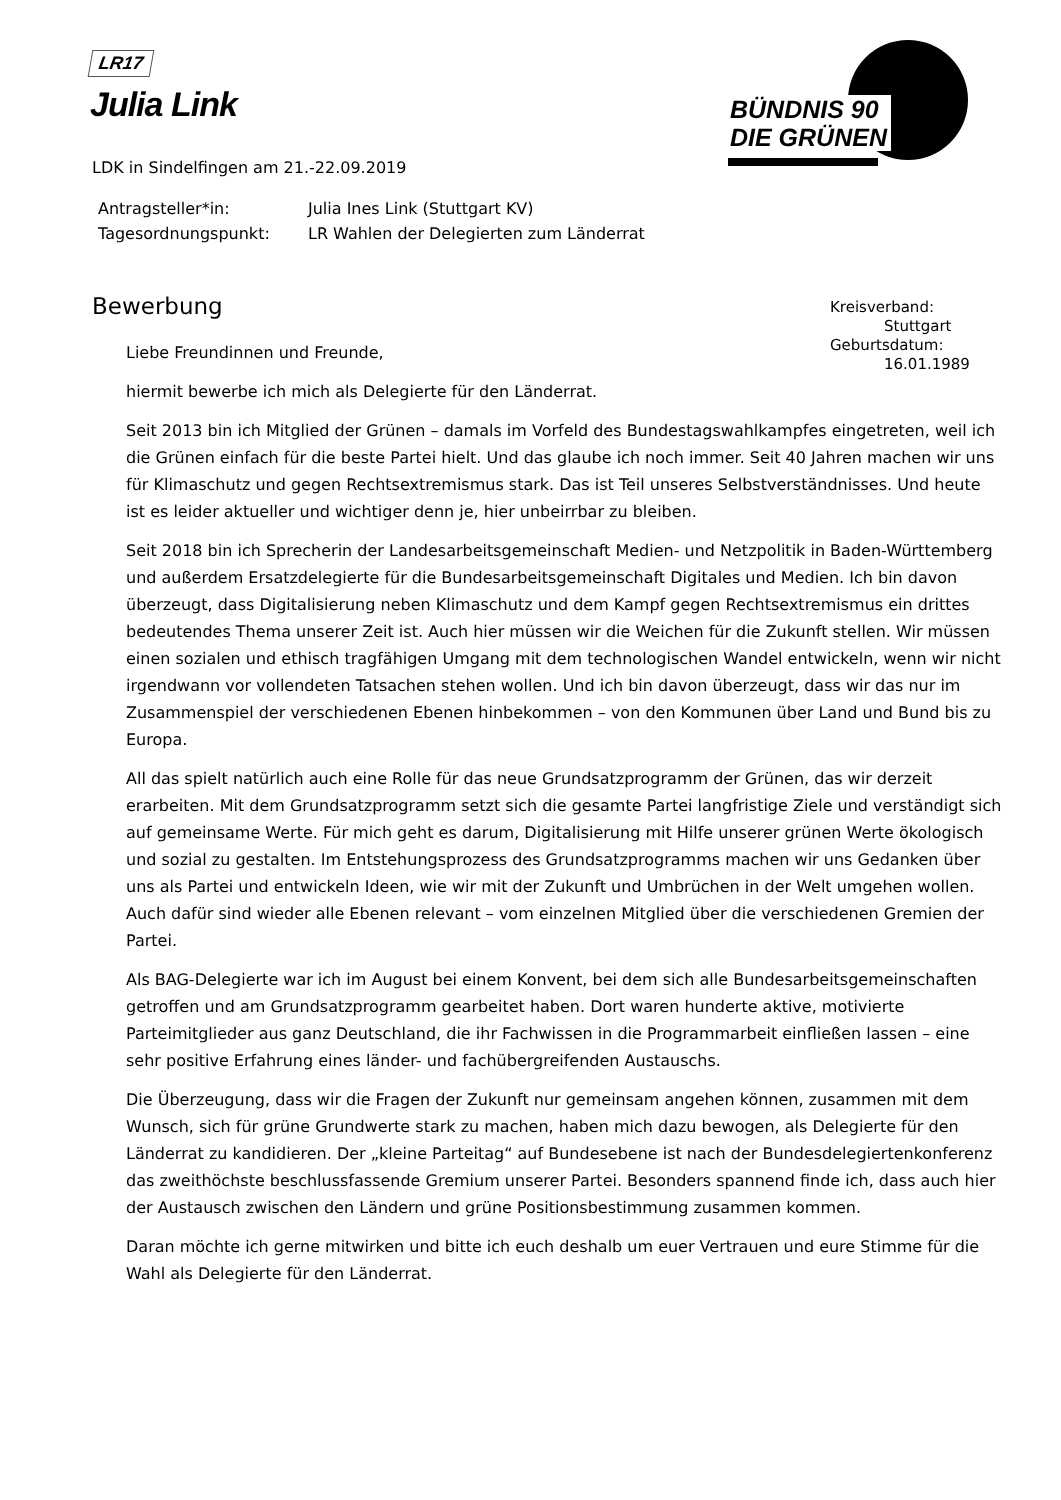LR17
Julia Link
BÜNDNIS 90
DIE GRÜNEN
LDK in Sindelfingen am 21.-22.09.2019
| Antragsteller*in: | Julia Ines Link (Stuttgart KV) |
| Tagesordnungspunkt: | LR Wahlen der Delegierten zum Länderrat |
Bewerbung
Kreisverband:
Stuttgart
Geburtsdatum:
16.01.1989
Liebe Freundinnen und Freunde,
hiermit bewerbe ich mich als Delegierte für den Länderrat.
Seit 2013 bin ich Mitglied der Grünen – damals im Vorfeld des Bundestagswahlkampfes eingetreten, weil ich die Grünen einfach für die beste Partei hielt. Und das glaube ich noch immer. Seit 40 Jahren machen wir uns für Klimaschutz und gegen Rechtsextremismus stark. Das ist Teil unseres Selbstverständnisses. Und heute ist es leider aktueller und wichtiger denn je, hier unbeirrbar zu bleiben.
Seit 2018 bin ich Sprecherin der Landesarbeitsgemeinschaft Medien- und Netzpolitik in Baden-Württemberg und außerdem Ersatzdelegierte für die Bundesarbeitsgemeinschaft Digitales und Medien. Ich bin davon überzeugt, dass Digitalisierung neben Klimaschutz und dem Kampf gegen Rechtsextremismus ein drittes bedeutendes Thema unserer Zeit ist. Auch hier müssen wir die Weichen für die Zukunft stellen. Wir müssen einen sozialen und ethisch tragfähigen Umgang mit dem technologischen Wandel entwickeln, wenn wir nicht irgendwann vor vollendeten Tatsachen stehen wollen. Und ich bin davon überzeugt, dass wir das nur im Zusammenspiel der verschiedenen Ebenen hinbekommen – von den Kommunen über Land und Bund bis zu Europa.
All das spielt natürlich auch eine Rolle für das neue Grundsatzprogramm der Grünen, das wir derzeit erarbeiten. Mit dem Grundsatzprogramm setzt sich die gesamte Partei langfristige Ziele und verständigt sich auf gemeinsame Werte. Für mich geht es darum, Digitalisierung mit Hilfe unserer grünen Werte ökologisch und sozial zu gestalten. Im Entstehungsprozess des Grundsatzprogramms machen wir uns Gedanken über uns als Partei und entwickeln Ideen, wie wir mit der Zukunft und Umbrüchen in der Welt umgehen wollen. Auch dafür sind wieder alle Ebenen relevant – vom einzelnen Mitglied über die verschiedenen Gremien der Partei.
Als BAG-Delegierte war ich im August bei einem Konvent, bei dem sich alle Bundesarbeitsgemeinschaften getroffen und am Grundsatzprogramm gearbeitet haben. Dort waren hunderte aktive, motivierte Parteimitglieder aus ganz Deutschland, die ihr Fachwissen in die Programmarbeit einfließen lassen – eine sehr positive Erfahrung eines länder- und fachübergreifenden Austauschs.
Die Überzeugung, dass wir die Fragen der Zukunft nur gemeinsam angehen können, zusammen mit dem Wunsch, sich für grüne Grundwerte stark zu machen, haben mich dazu bewogen, als Delegierte für den Länderrat zu kandidieren. Der „kleine Parteitag“ auf Bundesebene ist nach der Bundesdelegiertenkonferenz das zweithöchste beschlussfassende Gremium unserer Partei. Besonders spannend finde ich, dass auch hier der Austausch zwischen den Ländern und grüne Positionsbestimmung zusammen kommen.
Daran möchte ich gerne mitwirken und bitte ich euch deshalb um euer Vertrauen und eure Stimme für die Wahl als Delegierte für den Länderrat.